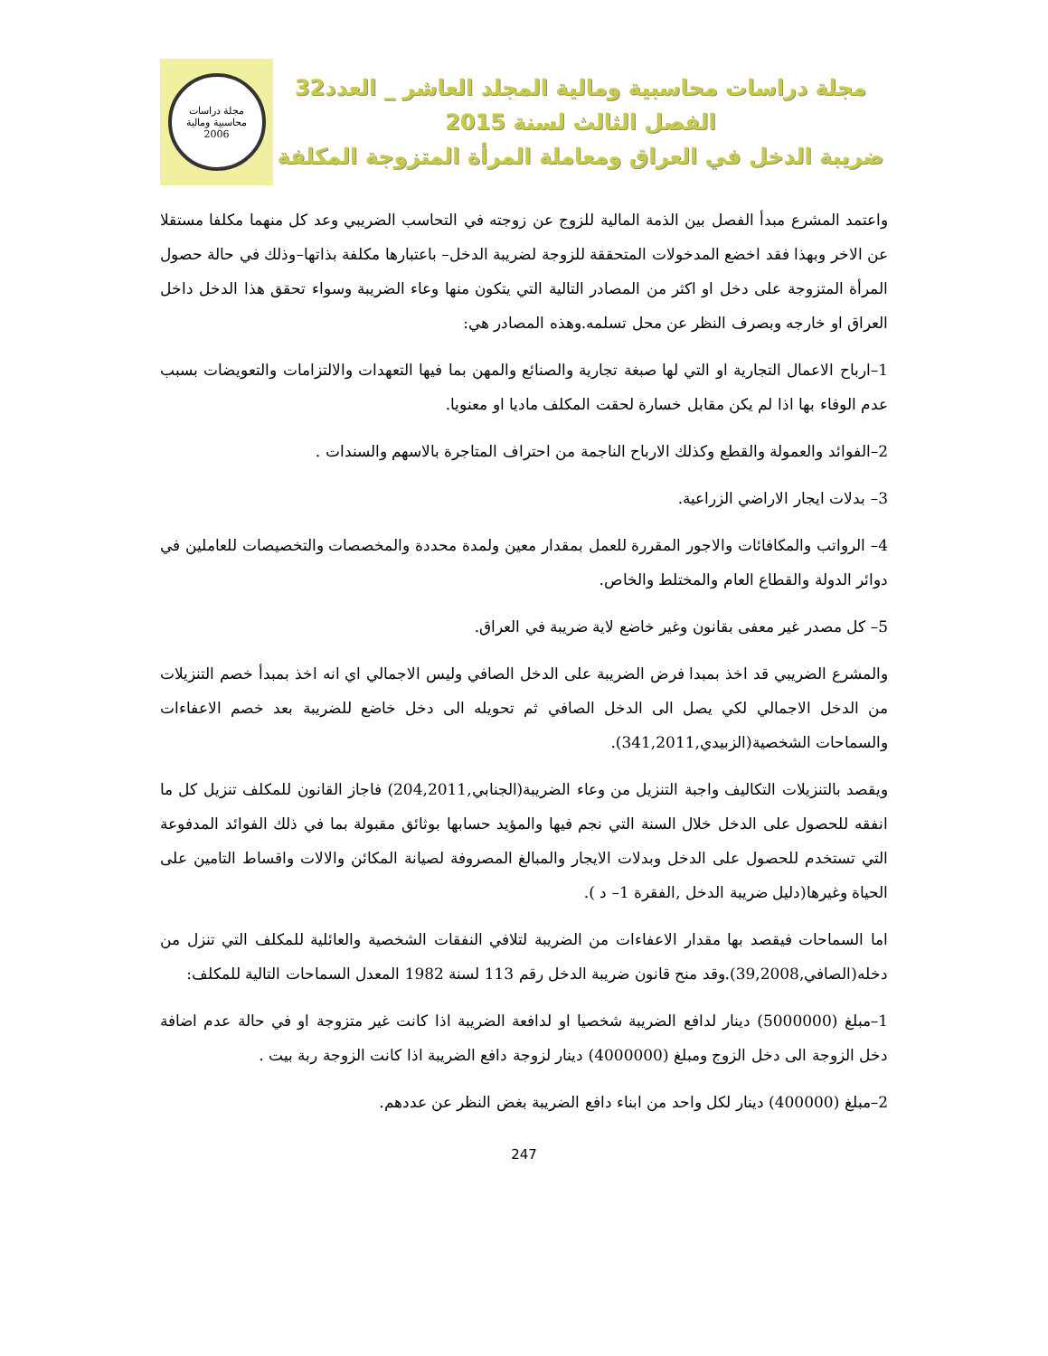مجلة دراسات محاسبية ومالية المجلد العاشر _ العدد32
الفصل الثالث لسنة 2015
ضريبة الدخل في العراق ومعاملة المرأة المتزوجة المكلفة
مجلة دراسات محاسبية ومالية
2006
واعتمد المشرع مبدأ الفصل بين الذمة المالية للزوج عن زوجته في التحاسب الضريبي وعد كل منهما مكلفا مستقلا عن الاخر وبهذا فقد اخضع المدخولات المتحققة للزوجة لضريبة الدخل– باعتبارها مكلفة بذاتها–وذلك في حالة حصول المرأة المتزوجة على دخل او اكثر من المصادر التالية التي يتكون منها وعاء الضريبة وسواء تحقق هذا الدخل داخل العراق او خارجه وبصرف النظر عن محل تسلمه.وهذه المصادر هي:
1–ارباح الاعمال التجارية او التي لها صبغة تجارية والصنائع والمهن بما فيها التعهدات والالتزامات والتعويضات بسبب عدم الوفاء بها اذا لم يكن مقابل خسارة لحقت المكلف ماديا او معنويا.
2–الفوائد والعمولة والقطع وكذلك الارباح الناجمة من احتراف المتاجرة بالاسهم والسندات .
3– بدلات ايجار الاراضي الزراعية.
4– الرواتب والمكافائات والاجور المقررة للعمل بمقدار معين ولمدة محددة والمخصصات والتخصيصات للعاملين في دوائر الدولة والقطاع العام والمختلط والخاص.
5– كل مصدر غير معفى بقانون وغير خاضع لاية ضريبة في العراق.
والمشرع الضريبي قد اخذ بمبدا فرض الضريبة على الدخل الصافي وليس الاجمالي اي انه اخذ بمبدأ خصم التنزيلات من الدخل الاجمالي لكي يصل الى الدخل الصافي ثم تحويله الى دخل خاضع للضريبة بعد خصم الاعفاءات والسماحات الشخصية(الزبيدي,341,2011).
ويقصد بالتنزيلات التكاليف واجبة التنزيل من وعاء الضريبة(الجنابي,204,2011) فاجاز القانون للمكلف تنزيل كل ما انفقه للحصول على الدخل خلال السنة التي نجم فيها والمؤيد حسابها بوثائق مقبولة بما في ذلك الفوائد المدفوعة التي تستخدم للحصول على الدخل وبدلات الايجار والمبالغ المصروفة لصيانة المكائن والالات واقساط التامين على الحياة وغيرها(دليل ضريبة الدخل ,الفقرة 1– د ).
اما السماحات فيقصد بها مقدار الاعفاءات من الضريبة لتلافي النفقات الشخصية والعائلية للمكلف التي تنزل من دخله(الصافي,39,2008).وقد منح قانون ضريبة الدخل رقم 113 لسنة 1982 المعدل السماحات التالية للمكلف:
1–مبلغ (5000000) دينار لدافع الضريبة شخصيا او لدافعة الضريبة اذا كانت غير متزوجة او في حالة عدم اضافة دخل الزوجة الى دخل الزوج ومبلغ (4000000) دينار لزوجة دافع الضريبة اذا كانت الزوجة ربة بيت .
2–مبلغ (400000) دينار لكل واحد من ابناء دافع الضريبة بغض النظر عن عددهم.
247